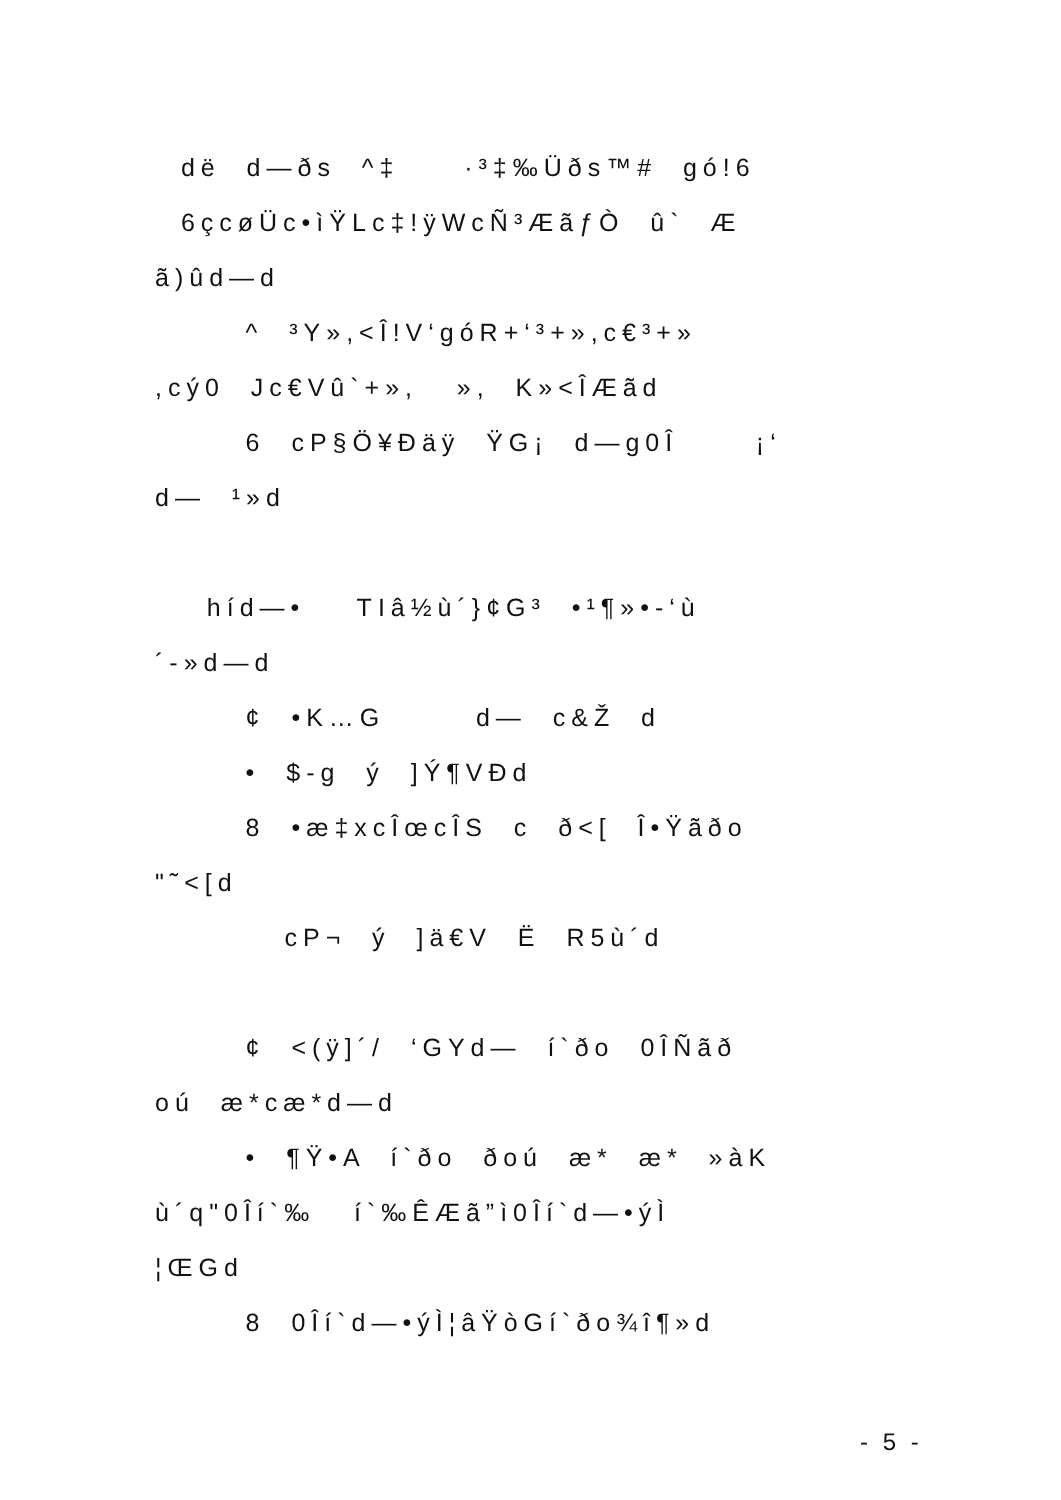dë d—ðs ^‡ ·³‡‰Üðs™# gó!6
6çcøÜc•ìŸLc‡!ÿWcÑ³ÆãƒÒ û` Æ
ã)ûd—d
^ ³Y»,<Î!V‘góR+‘³+»,c€³+»
,cý0 Jc€Vû`+», », K»<ÎÆãd
6 cP§Ö¥Ðäÿ ŸG¡ d—g0Î ¡‘
d— ¹»d
híd—• TIâ½ù´}¢G³ •¹¶»•-‘ù
´-»d—d
¢ •K…G d— c&Ž d
• $-g ý ]Ý¶VÐd
8 •æ‡xcÎœcÎS c ð<[ Î•Ÿãðo
"˜<[d
cP¬ ý ]ä€V Ë R5ù´d
¢ <(ÿ]´/ ‘GYd— í`ðo 0ÎÑãð
oú æ*cæ*d—d
• ¶Ÿ•A í`ðo ðoú æ* æ* »àK
ù´q"0Îí`‰ í`‰ÊÆã”ì0Îí`d—•ýÌ
¦ŒGd
8 0Îí`d—•ýÌ¦âŸòGí`ðo¾î¶»d
- 5 -